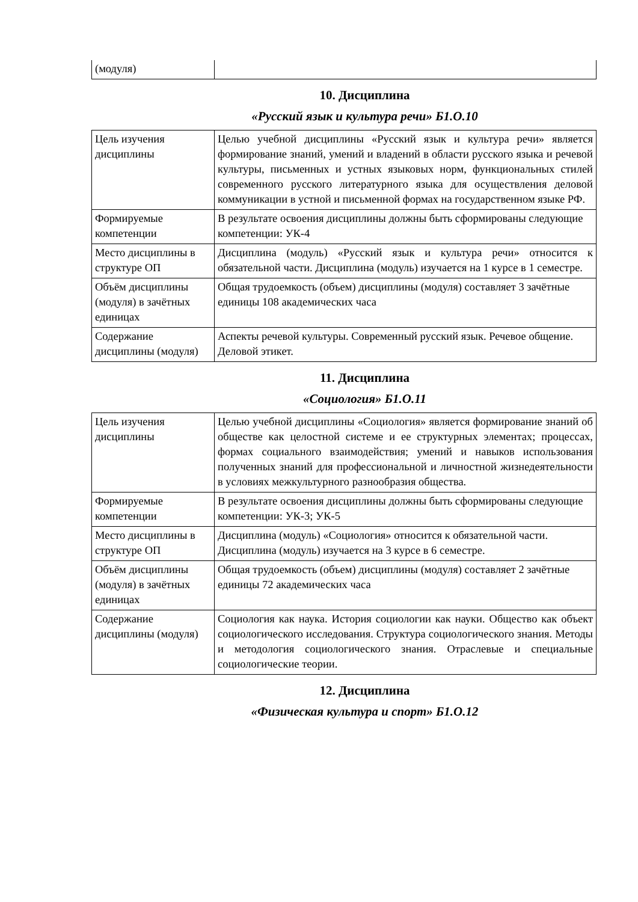| (модуля) | |
10. Дисциплина
«Русский язык и культура речи» Б1.О.10
| Цель изучения дисциплины | Целью учебной дисциплины «Русский язык и культура речи» является формирование знаний, умений и владений в области русского языка и речевой культуры, письменных и устных языковых норм, функциональных стилей современного русского литературного языка для осуществления деловой коммуникации в устной и письменной формах на государственном языке РФ. |
| Формируемые компетенции | В результате освоения дисциплины должны быть сформированы следующие компетенции: УК-4 |
| Место дисциплины в структуре ОП | Дисциплина (модуль) «Русский язык и культура речи» относится к обязательной части. Дисциплина (модуль) изучается на 1 курсе в 1 семестре. |
| Объём дисциплины (модуля) в зачётных единицах | Общая трудоемкость (объем) дисциплины (модуля) составляет 3 зачётные единицы 108 академических часа |
| Содержание дисциплины (модуля) | Аспекты речевой культуры. Современный русский язык. Речевое общение. Деловой этикет. |
11. Дисциплина
«Социология» Б1.О.11
| Цель изучения дисциплины | Целью учебной дисциплины «Социология» является формирование знаний об обществе как целостной системе и ее структурных элементах; процессах, формах социального взаимодействия; умений и навыков использования полученных знаний для профессиональной и личностной жизнедеятельности в условиях межкультурного разнообразия общества. |
| Формируемые компетенции | В результате освоения дисциплины должны быть сформированы следующие компетенции: УК-3; УК-5 |
| Место дисциплины в структуре ОП | Дисциплина (модуль) «Социология» относится к обязательной части. Дисциплина (модуль) изучается на 3 курсе в 6 семестре. |
| Объём дисциплины (модуля) в зачётных единицах | Общая трудоемкость (объем) дисциплины (модуля) составляет 2 зачётные единицы 72 академических часа |
| Содержание дисциплины (модуля) | Социология как наука. История социологии как науки. Общество как объект социологического исследования. Структура социологического знания. Методы и методология социологического знания. Отраслевые и специальные социологические теории. |
12. Дисциплина
«Физическая культура и спорт» Б1.О.12